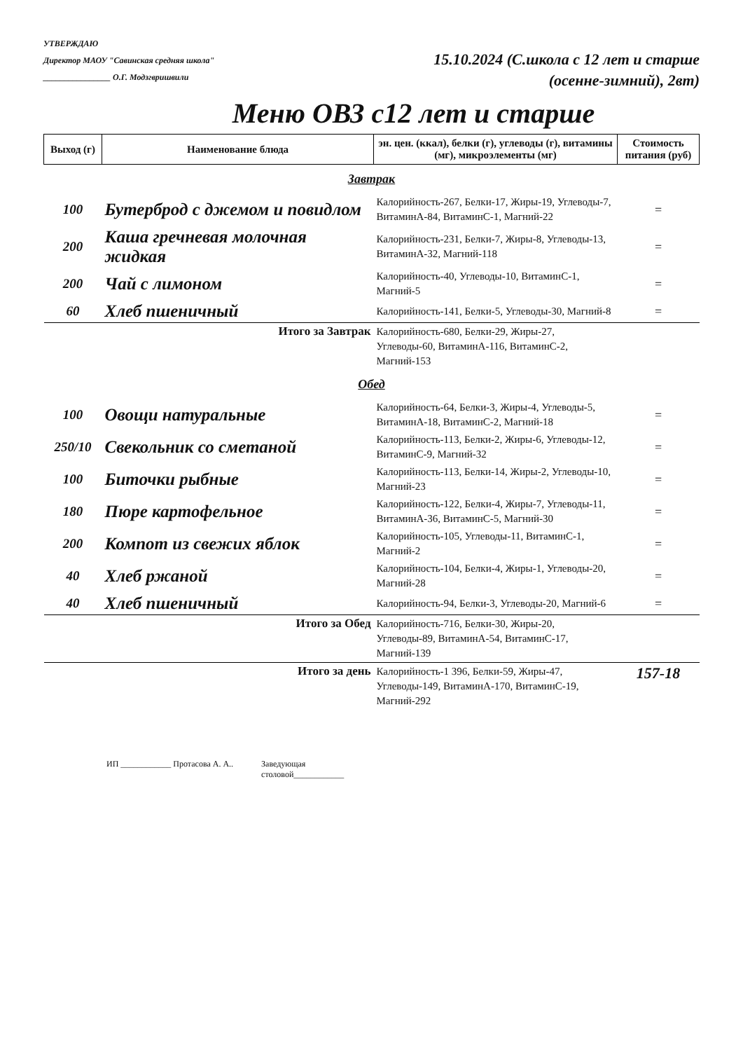УТВЕРЖДАЮ
Директор МАОУ "Савинская средняя школа"
________________ О.Г. Модзгвришвили
15.10.2024 (С.школа с 12 лет и старше
(осенне-зимний), 2вт)
Меню ОВЗ с12 лет и старше
| Выход (г) | Наименование блюда | эн. цен. (ккал), белки (г), углеводы (г), витамины (мг), микроэлементы (мг) | Стоимость питания (руб) |
| --- | --- | --- | --- |
| Завтрак | | | |
| 100 | Бутерброд с джемом и повидлом | Калорийность-267, Белки-17, Жиры-19, Углеводы-7, ВитаминА-84, ВитаминС-1, Магний-22 | = |
| 200 | Каша гречневая молочная жидкая | Калорийность-231, Белки-7, Жиры-8, Углеводы-13, ВитаминА-32, Магний-118 | = |
| 200 | Чай с лимоном | Калорийность-40, Углеводы-10, ВитаминС-1, Магний-5 | = |
| 60 | Хлеб пшеничный | Калорийность-141, Белки-5, Углеводы-30, Магний-8 | = |
| Итого за Завтрак | | Калорийность-680, Белки-29, Жиры-27, Углеводы-60, ВитаминА-116, ВитаминС-2, Магний-153 | |
| Обед | | | |
| 100 | Овощи натуральные | Калорийность-64, Белки-3, Жиры-4, Углеводы-5, ВитаминА-18, ВитаминС-2, Магний-18 | = |
| 250/10 | Свекольник со сметаной | Калорийность-113, Белки-2, Жиры-6, Углеводы-12, ВитаминС-9, Магний-32 | = |
| 100 | Биточки рыбные | Калорийность-113, Белки-14, Жиры-2, Углеводы-10, Магний-23 | = |
| 180 | Пюре картофельное | Калорийность-122, Белки-4, Жиры-7, Углеводы-11, ВитаминА-36, ВитаминС-5, Магний-30 | = |
| 200 | Компот из свежих яблок | Калорийность-105, Углеводы-11, ВитаминС-1, Магний-2 | = |
| 40 | Хлеб ржаной | Калорийность-104, Белки-4, Жиры-1, Углеводы-20, Магний-28 | = |
| 40 | Хлеб пшеничный | Калорийность-94, Белки-3, Углеводы-20, Магний-6 | = |
| Итого за Обед | | Калорийность-716, Белки-30, Жиры-20, Углеводы-89, ВитаминА-54, ВитаминС-17, Магний-139 | |
| Итого за день | | Калорийность-1 396, Белки-59, Жиры-47, Углеводы-149, ВитаминА-170, ВитаминС-19, Магний-292 | 157-18 |
ИП ____________ Протасова А. А.. Заведующая
столовой____________